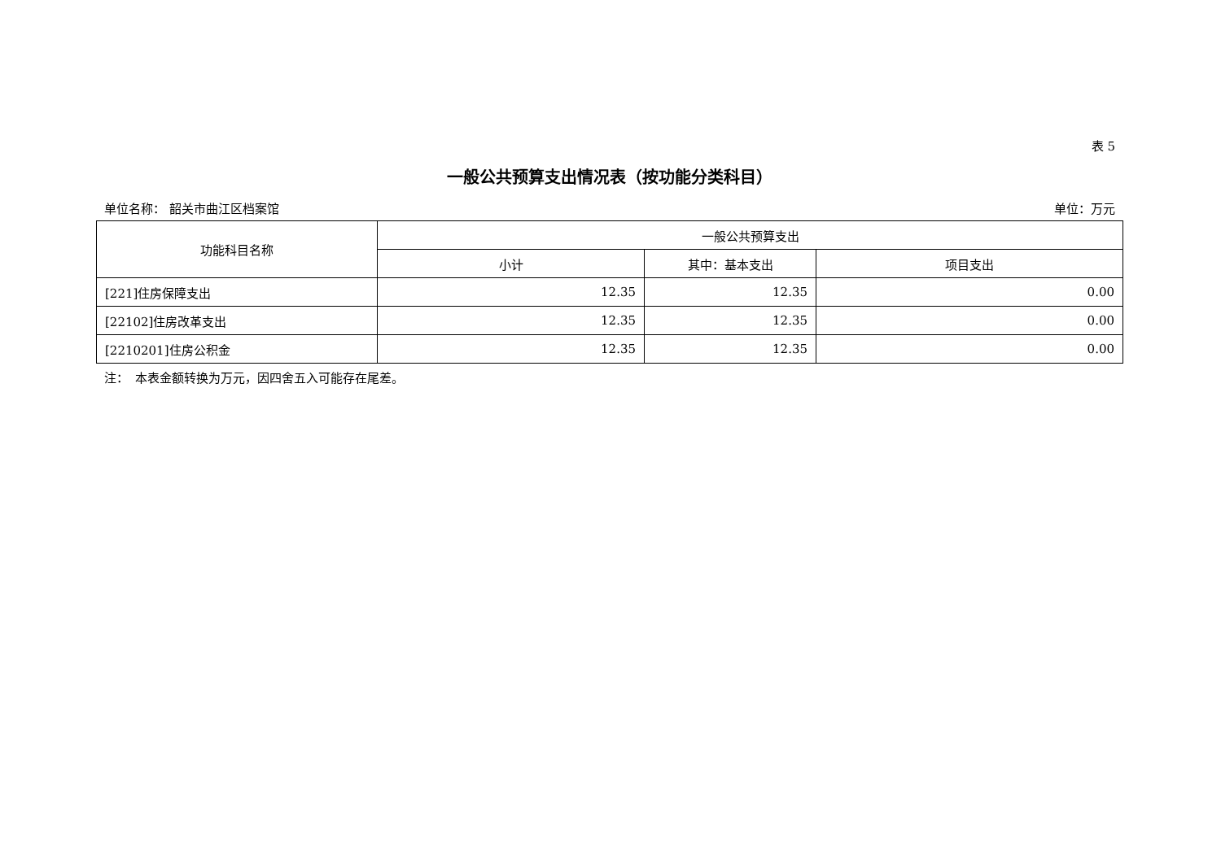表 5
一般公共预算支出情况表（按功能分类科目）
单位名称： 韶关市曲江区档案馆 单位：万元
| 功能科目名称 | 一般公共预算支出 | | |
| --- | --- | --- | --- |
| | 小计 | 其中：基本支出 | 项目支出 |
| [221]住房保障支出 | 12.35 | 12.35 | 0.00 |
| [22102]住房改革支出 | 12.35 | 12.35 | 0.00 |
| [2210201]住房公积金 | 12.35 | 12.35 | 0.00 |
注：　本表金额转换为万元，因四舍五入可能存在尾差。